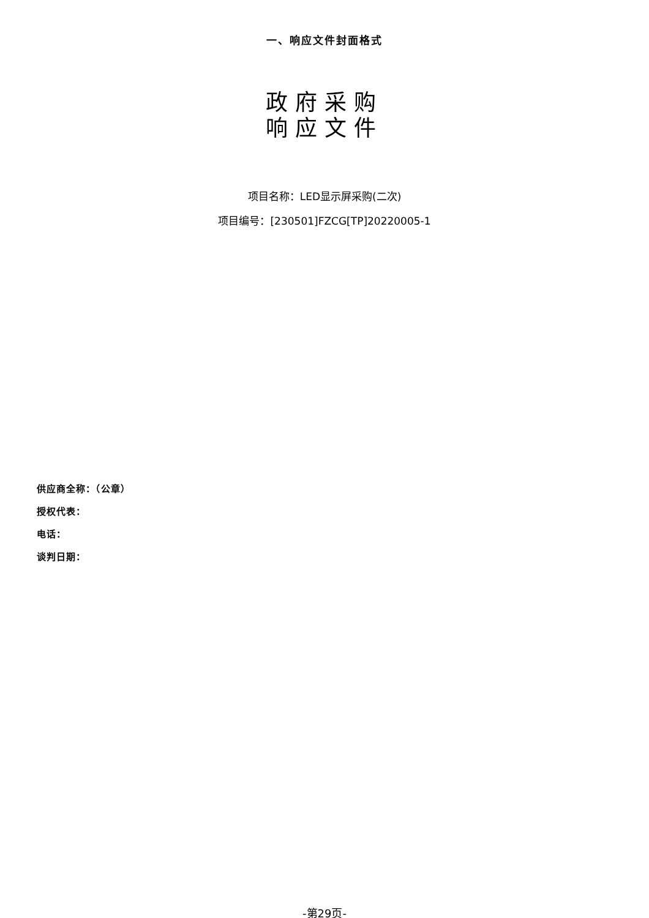一、响应文件封面格式
政府采购
响应文件
项目名称：LED显示屏采购(二次)
项目编号：[230501]FZCG[TP]20220005-1
供应商全称：（公章）
授权代表：
电话：
谈判日期：
-第29页-